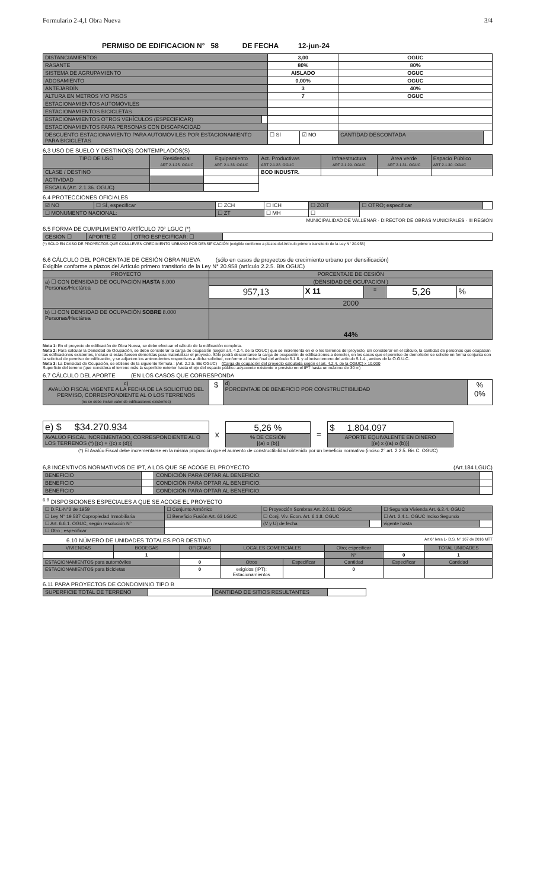Formulario 2-4,1 Obra Nueva 3/4
PERMISO DE EDIFICACION N° 58 DE FECHA 12-jun-24
| DISTANCIAMIENTOS | | 3,00 | | OGUC | |
| RASANTE | | 80% | | 80% | |
| SISTEMA DE AGRUPAMIENTO | | AISLADO | | OGUC | |
| ADOSAMIENTO | | 0,00% | | OGUC | |
| ANTEJARDÍN | | 3 | | 40% | |
| ALTURA EN METROS Y/O PISOS | | 7 | | OGUC | |
| ESTACIONAMIENTOS AUTOMÓVILES | | | | | |
| ESTACIONAMIENTOS BICICLETAS | | | | | |
| ESTACIONAMIENTOS OTROS VEHÍCULOS (ESPECIFICAR) | | | | | |
| ESTACIONAMIENTOS PARA PERSONAS CON DISCAPACIDAD | | | | | |
| DESCUENTO ESTACIONAMIENTO PARA AUTOMÓVILES POR ESTACIONAMIENTO PARA BICICLETAS | | ☐ SÍ | ☑ NO | CANTIDAD DESCONTADA | |
6,3 USO DE SUELO Y DESTINO(S) CONTEMPLADOS(S)
| TIPO DE USO | Residencial ART 2.1.25. OGUC | Equipamiento ART. 2.1.33. OGUC | Act. Productivas ART 2.1.28. OGUC | Infraestructura ART 2.1.29. OGUC | Area verde ART 2.1.31. OGUC | Espacio Público ART 2.1.30. OGUC |
| CLASE / DESTINO | | | BOD INDUSTR. | | | |
| ACTIVIDAD | | | | | | |
| ESCALA (Art. 2.1.36. OGUC) | | | | | | |
6.4 PROTECCIONES OFICIALES
| ☑ NO | ☐ SÍ, especificar | ☐ ZCH | ☐ ICH | ☐ ZOIT | ☐ OTRO; especificar | |
| ☐ MONUMENTO NACIONAL: | | ☐ ZT | ☐ MH | ☐ | | |
MUNICIPALIDAD DE VALLENAR · DIRECTOR DE OBRAS MUNICIPALES · III REGIÓN
6.5 FORMA DE CUMPLIMIENTO ARTÍCULO 70° LGUC (*)
| CESIÓN ☐ | APORTE ☑ | OTRO ESPECIFICAR: ☐ | |
(*) SÓLO EN CASO DE PROYECTOS QUE CONLLEVEN CRECIMIENTO URBANO POR DENSIFICACIÓN (exigible conforme a plazos del Artículo primero transitorio de la Ley N° 20.958)
6.6 CÁLCULO DEL PORCENTAJE DE CESIÓN OBRA NUEVA (sólo en casos de proyectos de crecimiento urbano por densificación)
Exigible conforme a plazos del Artículo primero transitorio de la Ley N° 20.958 (artículo 2.2.5. Bis OGUC)
| PROYECTO | PORCENTAJE DE CESIÓN | | | | |
| a) ☐ CON DENSIDAD DE OCUPACIÓN HASTA 8.000 Personas/Hectárea | (DENSIDAD DE OCUPACIÓN ) | | | | |
| | 957,13 | X 11 | = | 5,26 | % |
| | 2000 | | | | |
| b) ☐ CON DENSIDAD DE OCUPACIÓN SOBRE 8.000 Personas/Hectárea | 44% | | | | |
Nota 1: En el proyecto de edificación de Obra Nueva, se debe efectuar el cálculo de la edificación completa.
Nota 2: Para calcular la Densidad de Ocupación, se debe considerar la carga de ocupación (según art. 4.2.4. de la OGUC) que se incrementa en el o los terrenos del proyecto, sin considerar en el cálculo, la cantidad de personas que ocupaban las edificaciones existentes, incluso si estas fuesen demolidas para materializar el proyecto. Sólo podrá descontarse la carga de ocupación de edificaciones a demoler, en los casos que el permiso de demolición se solicite en forma conjunta con la solicitud de permiso de edificación, y se adjunten los antecedentes respectivos a dicha solicitud, conforme al inciso final del artículo 5.1.6. y al inciso tercero del artículo 5.1.4., ambos de la O.G.U.C.
Nota 3: La Densidad de Ocupación, se obtiene de la siguiente fórmula : (Art. 2.2.5. Bis OGUC) (Carga de ocupación del proyecto calculada según el art. 4.2.4. de la OGUC) x 10.000
Superficie del terreno (que considera el terreno más la superficie exterior hasta el eje del espacio público adyacente existente o previsto en el IPT hasta un máximo de 30 m)
6.7 CÁLCULO DEL APORTE (EN LOS CASOS QUE CORRESPONDA
| c) AVALÚO FISCAL VIGENTE A LA FECHA DE LA SOLICITUD DEL PERMISO, CORRESPONDIENTE AL O LOS TERRENOS (no se debe incluir valor de edificaciones existentes) | $ | d) PORCENTAJE DE BENEFICIO POR CONSTRUCTIBILIDAD | % 0% |
| e) $ $34.270.934 |
| AVALÚO FISCAL INCREMENTADO, CORRESPONDIENTE AL O LOS TERRENOS (*) [(c) + {(c) x (d)}] |
x
| 5,26 % |
| % DE CESIÓN [(a) o (b)] |
=
| $ 1.804.097 |
| APORTE EQUIVALENTE EN DINERO [(e) x {(a) o (b)}] |
(*) El Avalúo Fiscal debe incrementarse en la misma proporción que el aumento de constructibilidad obtenido por un beneficio normativo (inciso 2° art. 2.2.5. Bis C. OGUC)
6,8 INCENTIVOS NORMATIVOS DE IPT, A LOS QUE SE ACOGE EL PROYECTO (Art.184 LGUC)
| BENEFICIO | | CONDICIÓN PARA OPTAR AL BENEFICIO: | |
| BENEFICIO | | CONDICIÓN PARA OPTAR AL BENEFICIO: | |
| BENEFICIO | | CONDICIÓN PARA OPTAR AL BENEFICIO: | |
<sup>6.9</sup> DISPOSICIONES ESPECIALES A QUE SE ACOGE EL PROYECTO
| ☐ D.F.L-N°2 de 1959 | ☐ Conjunto Armónico | ☐ Proyección Sombras Art. 2.6.11. OGUC | | ☐ Segunda Vivienda Art. 6.2.4. OGUC | |
| ☐ Ley N° 19.537 Copropiedad Inmobiliaria | ☐ Beneficio Fusión Art. 63 LGUC | ☐ Conj. Viv. Econ. Art. 6.1.8. OGUC | | ☐ Art. 2.4.1. OGUC Inciso Segundo | |
| ☐ Art. 6.6.1. OGUC, según resolución N° | | (V y U) de fecha | | vigente hasta | |
| ☐ Otro ; especificar | | | | | |
6.10 NÚMERO DE UNIDADES TOTALES POR DESTINO Art 6° letra L- D.S. N° 167 de 2016 MTT
| VIVIENDAS | BODEGAS | OFICINAS | LOCALES COMERCIALES | | Otro; especificar | | TOTAL UNIDADES |
| --- | --- | --- | --- | --- | --- | --- | --- |
| | 1 | | | | N° | 0 | 1 |
| ESTACIONAMIENTOS para automóviles | | 0 | Otros | Especificar | Cantidad | Especificar | Cantidad |
| ESTACIONAMIENTOS para bicicletas | | 0 | exigidos (IPT): Estacionamientos | | 0 | | |
6.11 PARA PROYECTOS DE CONDOMINIO TIPO B
| SUPERFICIE TOTAL DE TERRENO | | CANTIDAD DE SITIOS RESULTANTES | |